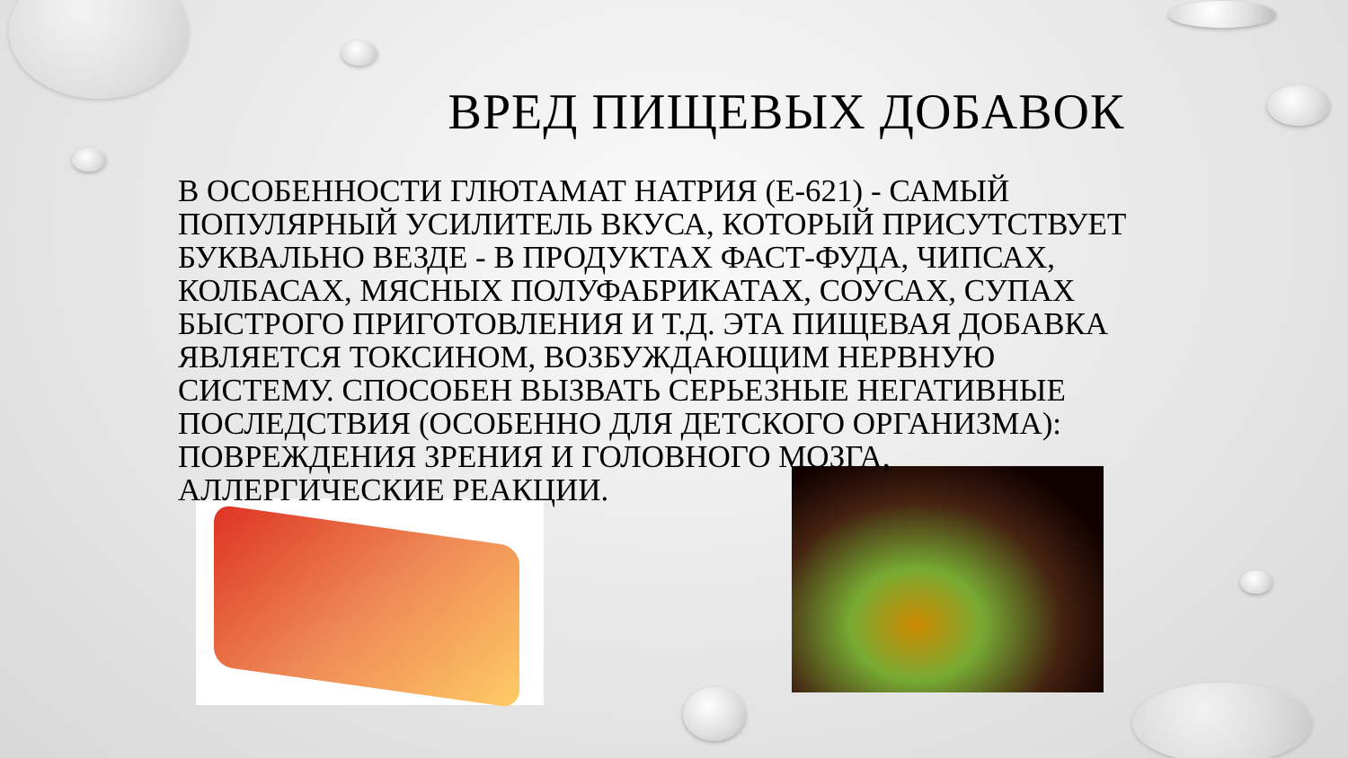ВРЕД ПИЩЕВЫХ ДОБАВОК
В ОСОБЕННОСТИ ГЛЮТАМАТ НАТРИЯ (Е-621) - САМЫЙ ПОПУЛЯРНЫЙ УСИЛИТЕЛЬ ВКУСА, КОТОРЫЙ ПРИСУТСТВУЕТ БУКВАЛЬНО ВЕЗДЕ - В ПРОДУКТАХ ФАСТ-ФУДА, ЧИПСАХ, КОЛБАСАХ, МЯСНЫХ ПОЛУФАБРИКАТАХ, СОУСАХ, СУПАХ БЫСТРОГО ПРИГОТОВЛЕНИЯ И Т.Д. ЭТА ПИЩЕВАЯ ДОБАВКА ЯВЛЯЕТСЯ ТОКСИНОМ, ВОЗБУЖДАЮЩИМ НЕРВНУЮ СИСТЕМУ. СПОСОБЕН ВЫЗВАТЬ СЕРЬЕЗНЫЕ НЕГАТИВНЫЕ ПОСЛЕДСТВИЯ (ОСОБЕННО ДЛЯ ДЕТСКОГО ОРГАНИЗМА): ПОВРЕЖДЕНИЯ ЗРЕНИЯ И ГОЛОВНОГО МОЗГА, АЛЛЕРГИЧЕСКИЕ РЕАКЦИИ.